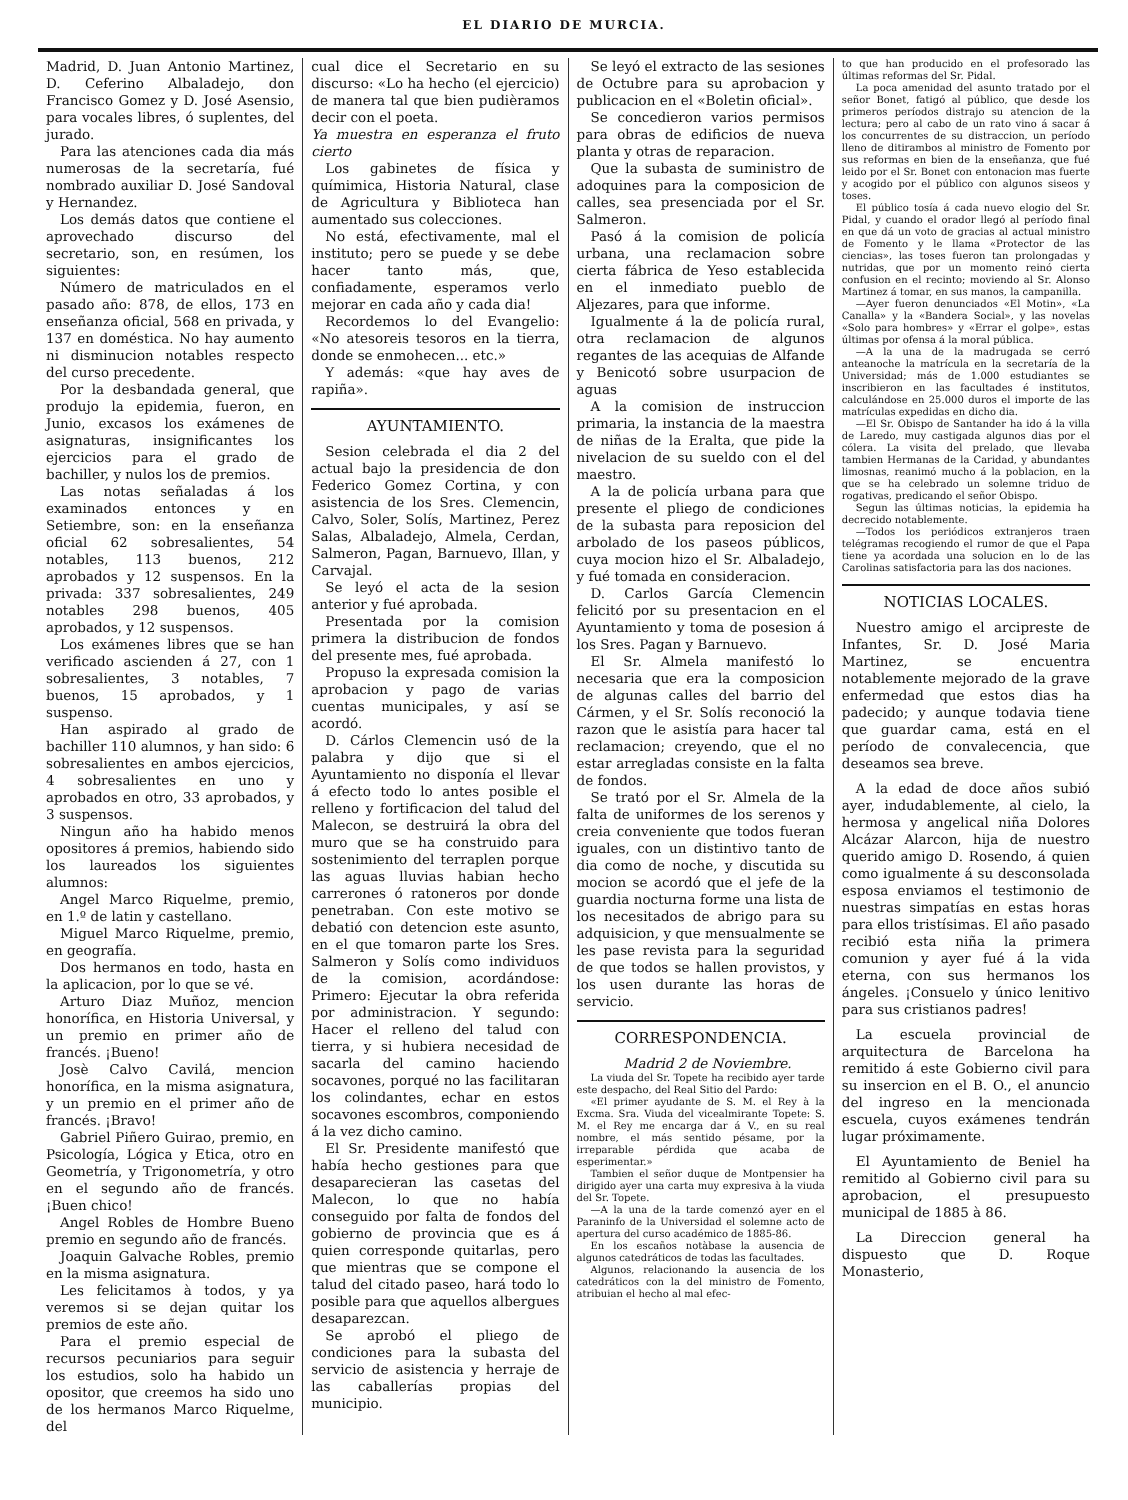EL DIARIO DE MURCIA.
Madrid, D. Juan Antonio Martinez, D. Ceferino Albaladejo, don Francisco Gomez y D. José Asensio, para vocales libres, ó suplentes, del jurado.
Para las atenciones cada dia más numerosas de la secretaría, fué nombrado auxiliar D. José Sandoval y Hernandez.
Los demás datos que contiene el aprovechado discurso del secretario, son, en resúmen, los siguientes:
Número de matriculados en el pasado año: 878, de ellos, 173 en enseñanza oficial, 568 en privada, y 137 en doméstica. No hay aumento ni disminucion notables respecto del curso precedente.
Por la desbandada general, que produjo la epidemia, fueron, en Junio, excasos los exámenes de asignaturas, insignificantes los ejercicios para el grado de bachiller, y nulos los de premios.
Las notas señaladas á los examinados entonces y en Setiembre, son: en la enseñanza oficial 62 sobresalientes, 54 notables, 113 buenos, 212 aprobados y 12 suspensos. En la privada: 337 sobresalientes, 249 notables 298 buenos, 405 aprobados, y 12 suspensos.
Los exámenes libres que se han verificado ascienden á 27, con 1 sobresalientes, 3 notables, 7 buenos, 15 aprobados, y 1 suspenso.
Han aspirado al grado de bachiller 110 alumnos, y han sido: 6 sobresalientes en ambos ejercicios, 4 sobresalientes en uno y aprobados en otro, 33 aprobados, y 3 suspensos.
Ningun año ha habido menos opositores á premios, habiendo sido los laureados los siguientes alumnos:
Angel Marco Riquelme, premio, en 1.º de latin y castellano.
Miguel Marco Riquelme, premio, en geografía.
Dos hermanos en todo, hasta en la aplicacion, por lo que se vé.
Arturo Diaz Muñoz, mencion honorífica, en Historia Universal, y un premio en primer año de francés. ¡Bueno!
Josè Calvo Cavilá, mencion honorífica, en la misma asignatura, y un premio en el primer año de francés. ¡Bravo!
Gabriel Piñero Guirao, premio, en Psicología, Lógica y Etica, otro en Geometría, y Trigonometría, y otro en el segundo año de francés. ¡Buen chico!
Angel Robles de Hombre Bueno premio en segundo año de francés.
Joaquin Galvache Robles, premio en la misma asignatura.
Les felicitamos à todos, y ya veremos si se dejan quitar los premios de este año.
Para el premio especial de recursos pecuniarios para seguir los estudios, solo ha habido un opositor, que creemos ha sido uno de los hermanos Marco Riquelme, del
cual dice el Secretario en su discurso: «Lo ha hecho (el ejercicio) de manera tal que bien pudièramos decir con el poeta.
Ya muestra en esperanza el fruto cierto
Los gabinetes de física y químimica, Historia Natural, clase de Agricultura y Biblioteca han aumentado sus colecciones.
No está, efectivamente, mal el instituto; pero se puede y se debe hacer tanto más, que, confiadamente, esperamos verlo mejorar en cada año y cada dia!
Recordemos lo del Evangelio: «No atesoreis tesoros en la tierra, donde se enmohecen... etc.»
Y además: «que hay aves de rapiña».
AYUNTAMIENTO.
Sesion celebrada el dia 2 del actual bajo la presidencia de don Federico Gomez Cortina, y con asistencia de los Sres. Clemencin, Calvo, Soler, Solís, Martinez, Perez Salas, Albaladejo, Almela, Cerdan, Salmeron, Pagan, Barnuevo, Illan, y Carvajal.
Se leyó el acta de la sesion anterior y fué aprobada.
Presentada por la comision primera la distribucion de fondos del presente mes, fué aprobada.
Propuso la expresada comision la aprobacion y pago de varias cuentas municipales, y así se acordó.
D. Cárlos Clemencin usó de la palabra y dijo que si el Ayuntamiento no disponía el llevar á efecto todo lo antes posible el relleno y fortificacion del talud del Malecon, se destruirá la obra del muro que se ha construido para sostenimiento del terraplen porque las aguas lluvias habian hecho carrerones ó ratoneros por donde penetraban. Con este motivo se debatió con detencion este asunto, en el que tomaron parte los Sres. Salmeron y Solís como individuos de la comision, acordándose: Primero: Ejecutar la obra referida por administracion. Y segundo: Hacer el relleno del talud con tierra, y si hubiera necesidad de sacarla del camino haciendo socavones, porqué no las facilitaran los colindantes, echar en estos socavones escombros, componiendo á la vez dicho camino.
El Sr. Presidente manifestó que había hecho gestiones para que desaparecieran las casetas del Malecon, lo que no había conseguido por falta de fondos del gobierno de provincia que es á quien corresponde quitarlas, pero que mientras que se compone el talud del citado paseo, hará todo lo posible para que aquellos albergues desaparezcan.
Se aprobó el pliego de condiciones para la subasta del servicio de asistencia y herraje de las caballerías propias del municipio.
Se leyó el extracto de las sesiones de Octubre para su aprobacion y publicacion en el «Boletin oficial».
Se concedieron varios permisos para obras de edificios de nueva planta y otras de reparacion.
Que la subasta de suministro de adoquines para la composicion de calles, sea presenciada por el Sr. Salmeron.
Pasó á la comision de policía urbana, una reclamacion sobre cierta fábrica de Yeso establecida en el inmediato pueblo de Aljezares, para que informe.
Igualmente á la de policía rural, otra reclamacion de algunos regantes de las acequias de Alfande y Benicotó sobre usurpacion de aguas
A la comision de instruccion primaria, la instancia de la maestra de niñas de la Eralta, que pide la nivelacion de su sueldo con el del maestro.
A la de policía urbana para que presente el pliego de condiciones de la subasta para reposicion del arbolado de los paseos públicos, cuya mocion hizo el Sr. Albaladejo, y fué tomada en consideracion.
D. Carlos García Clemencin felicitó por su presentacion en el Ayuntamiento y toma de posesion á los Sres. Pagan y Barnuevo.
El Sr. Almela manifestó lo necesaria que era la composicion de algunas calles del barrio del Cármen, y el Sr. Solís reconoció la razon que le asistía para hacer tal reclamacion; creyendo, que el no estar arregladas consiste en la falta de fondos.
Se trató por el Sr. Almela de la falta de uniformes de los serenos y creia conveniente que todos fueran iguales, con un distintivo tanto de dia como de noche, y discutida su mocion se acordó que el jefe de la guardia nocturna forme una lista de los necesitados de abrigo para su adquisicion, y que mensualmente se les pase revista para la seguridad de que todos se hallen provistos, y los usen durante las horas de servicio.
CORRESPONDENCIA.
Madrid 2 de Noviembre.
La viuda del Sr. Topete ha recibido ayer tarde este despacho, del Real Sitio del Pardo:
«El primer ayudante de S. M. el Rey à la Excma. Sra. Viuda del vicealmirante Topete: S. M. el Rey me encarga dar á V., en su real nombre, el más sentido pésame, por la irreparable pérdida que acaba de esperimentar.»
Tambien el señor duque de Montpensier ha dirigido ayer una carta muy expresiva à la viuda del Sr. Topete.
—A la una de la tarde comenzó ayer en el Paraninfo de la Universidad el solemne acto de apertura del curso académico de 1885-86.
En los escaños notàbase la ausencia de algunos catedráticos de todas las facultades.
Algunos, relacionando la ausencia de los catedráticos con la del ministro de Fomento, atribuian el hecho al mal efec-
to que han producido en el profesorado las últimas reformas del Sr. Pidal.
La poca amenidad del asunto tratado por el señor Bonet, fatigó al público, que desde los primeros períodos distrajo su atencion de la lectura; pero al cabo de un rato vino á sacar á los concurrentes de su distraccion, un período lleno de ditirambos al ministro de Fomento por sus reformas en bien de la enseñanza, que fué leido por el Sr. Bonet con entonacion mas fuerte y acogido por el público con algunos siseos y toses.
El público tosía á cada nuevo elogio del Sr. Pidal, y cuando el orador llegó al período final en que dá un voto de gracias al actual ministro de Fomento y le llama «Protector de las ciencias», las toses fueron tan prolongadas y nutridas, que por un momento reinó cierta confusion en el recinto; moviendo al Sr. Alonso Martinez á tomar, en sus manos, la campanilla.
—Ayer fueron denunciados «El Motin», «La Canalla» y la «Bandera Social», y las novelas «Solo para hombres» y «Errar el golpe», estas últimas por ofensa á la moral pública.
—A la una de la madrugada se cerró anteanoche la matrícula en la secretaría de la Universidad; más de 1.000 estudiantes se inscribieron en las facultades é institutos, calculándose en 25.000 duros el importe de las matrículas expedidas en dicho dia.
—El Sr. Obispo de Santander ha ido á la villa de Laredo, muy castigada algunos dias por el cólera. La visita del prelado, que llevaba tambien Hermanas de la Caridad, y abundantes limosnas, reanimó mucho á la poblacion, en la que se ha celebrado un solemne triduo de rogativas, predicando el señor Obispo.
Segun las últimas noticias, la epidemia ha decrecido notablemente.
—Todos los periódicos extranjeros traen telégramas recogiendo el rumor de que el Papa tiene ya acordada una solucion en lo de las Carolinas satisfactoria para las dos naciones.
NOTICIAS LOCALES.
Nuestro amigo el arcipreste de Infantes, Sr. D. José Maria Martinez, se encuentra notablemente mejorado de la grave enfermedad que estos dias ha padecido; y aunque todavia tiene que guardar cama, está en el período de convalecencia, que deseamos sea breve.
A la edad de doce años subió ayer, indudablemente, al cielo, la hermosa y angelical niña Dolores Alcázar Alarcon, hija de nuestro querido amigo D. Rosendo, á quien como igualmente á su desconsolada esposa enviamos el testimonio de nuestras simpatías en estas horas para ellos tristísimas. El año pasado recibió esta niña la primera comunion y ayer fué á la vida eterna, con sus hermanos los ángeles. ¡Consuelo y único lenitivo para sus cristianos padres!
La escuela provincial de arquitectura de Barcelona ha remitido á este Gobierno civil para su insercion en el B. O., el anuncio del ingreso en la mencionada escuela, cuyos exámenes tendrán lugar próximamente.
El Ayuntamiento de Beniel ha remitido al Gobierno civil para su aprobacion, el presupuesto municipal de 1885 à 86.
La Direccion general ha dispuesto que D. Roque Monasterio,